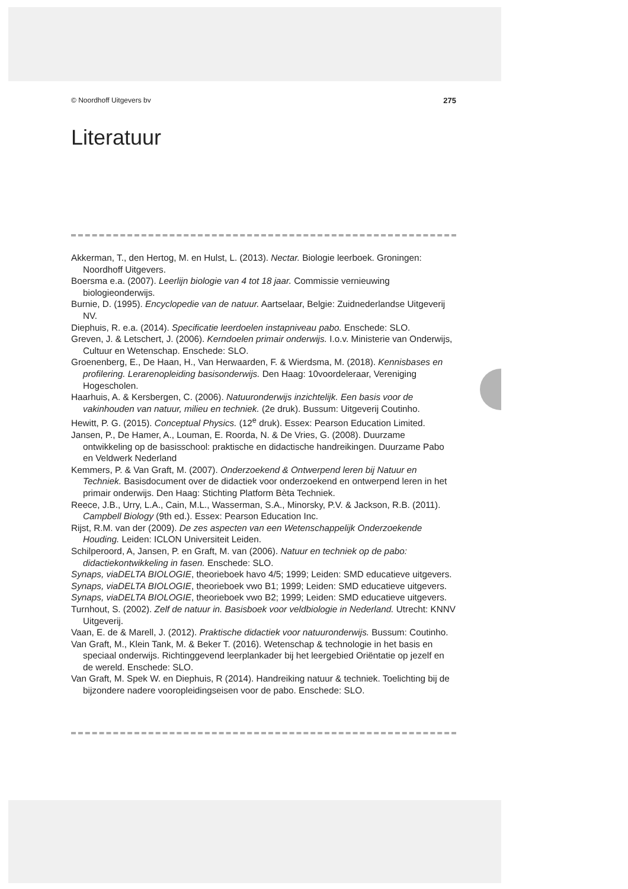© Noordhoff Uitgevers bv 275
Literatuur
Akkerman, T., den Hertog, M. en Hulst, L. (2013). Nectar. Biologie leerboek. Groningen: Noordhoff Uitgevers.
Boersma e.a. (2007). Leerlijn biologie van 4 tot 18 jaar. Commissie vernieuwing biologieonderwijs.
Burnie, D. (1995). Encyclopedie van de natuur. Aartselaar, Belgie: Zuidnederlandse Uitgeverij NV.
Diephuis, R. e.a. (2014). Specificatie leerdoelen instapniveau pabo. Enschede: SLO.
Greven, J. & Letschert, J. (2006). Kerndoelen primair onderwijs. I.o.v. Ministerie van Onderwijs, Cultuur en Wetenschap. Enschede: SLO.
Groenenberg, E., De Haan, H., Van Herwaarden, F. & Wierdsma, M. (2018). Kennisbases en profilering. Lerarenopleiding basisonderwijs. Den Haag: 10voordeleraar, Vereniging Hogescholen.
Haarhuis, A. & Kersbergen, C. (2006). Natuuronderwijs inzichtelijk. Een basis voor de vakinhouden van natuur, milieu en techniek. (2e druk). Bussum: Uitgeverij Coutinho.
Hewitt, P. G. (2015). Conceptual Physics. (12<sup>e</sup> druk). Essex: Pearson Education Limited.
Jansen, P., De Hamer, A., Louman, E. Roorda, N. & De Vries, G. (2008). Duurzame ontwikkeling op de basisschool: praktische en didactische handreikingen. Duurzame Pabo en Veldwerk Nederland
Kemmers, P. & Van Graft, M. (2007). Onderzoekend & Ontwerpend leren bij Natuur en Techniek. Basisdocument over de didactiek voor onderzoekend en ontwerpend leren in het primair onderwijs. Den Haag: Stichting Platform Bèta Techniek.
Reece, J.B., Urry, L.A., Cain, M.L., Wasserman, S.A., Minorsky, P.V. & Jackson, R.B. (2011). Campbell Biology (9th ed.). Essex: Pearson Education Inc.
Rijst, R.M. van der (2009). De zes aspecten van een Wetenschappelijk Onderzoekende Houding. Leiden: ICLON Universiteit Leiden.
Schilperoord, A, Jansen, P. en Graft, M. van (2006). Natuur en techniek op de pabo: didactiekontwikkeling in fasen. Enschede: SLO.
Synaps, viaDELTA BIOLOGIE, theorieboek havo 4/5; 1999; Leiden: SMD educatieve uitgevers.
Synaps, viaDELTA BIOLOGIE, theorieboek vwo B1; 1999; Leiden: SMD educatieve uitgevers.
Synaps, viaDELTA BIOLOGIE, theorieboek vwo B2; 1999; Leiden: SMD educatieve uitgevers.
Turnhout, S. (2002). Zelf de natuur in. Basisboek voor veldbiologie in Nederland. Utrecht: KNNV Uitgeverij.
Vaan, E. de & Marell, J. (2012). Praktische didactiek voor natuuronderwijs. Bussum: Coutinho.
Van Graft, M., Klein Tank, M. & Beker T. (2016). Wetenschap & technologie in het basis en speciaal onderwijs. Richtinggevend leerplankader bij het leergebied Oriëntatie op jezelf en de wereld. Enschede: SLO.
Van Graft, M. Spek W. en Diephuis, R (2014). Handreiking natuur & techniek. Toelichting bij de bijzondere nadere vooropleidingseisen voor de pabo. Enschede: SLO.